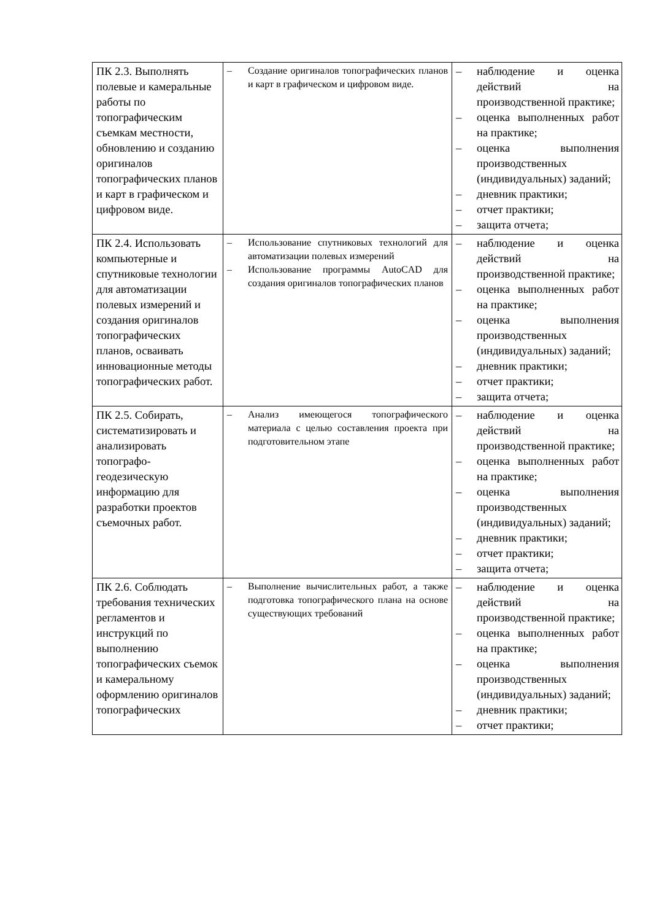| ПК 2.3. Выполнять полевые и камеральные работы по топографическим съемкам местности, обновлению и созданию оригиналов топографических планов и карт в графическом и цифровом виде. | – Создание оригиналов топографических планов и карт в графическом и цифровом виде. | – наблюдение и оценка действий на производственной практике; – оценка выполненных работ на практике; – оценка выполнения производственных (индивидуальных) заданий; – дневник практики; – отчет практики; – защита отчета; |
| ПК 2.4. Использовать компьютерные и спутниковые технологии для автоматизации полевых измерений и создания оригиналов топографических планов, осваивать инновационные методы топографических работ. | – Использование спутниковых технологий для автоматизации полевых измерений – Использование программы AutoCAD для создания оригиналов топографических планов | – наблюдение и оценка действий на производственной практике; – оценка выполненных работ на практике; – оценка выполнения производственных (индивидуальных) заданий; – дневник практики; – отчет практики; – защита отчета; |
| ПК 2.5. Собирать, систематизировать и анализировать топографо-геодезическую информацию для разработки проектов съемочных работ. | – Анализ имеющегося топографического материала с целью составления проекта при подготовительном этапе | – наблюдение и оценка действий на производственной практике; – оценка выполненных работ на практике; – оценка выполнения производственных (индивидуальных) заданий; – дневник практики; – отчет практики; – защита отчета; |
| ПК 2.6. Соблюдать требования технических регламентов и инструкций по выполнению топографических съемок и камеральному оформлению оригиналов топографических | – Выполнение вычислительных работ, а также подготовка топографического плана на основе существующих требований | – наблюдение и оценка действий на производственной практике; – оценка выполненных работ на практике; – оценка выполнения производственных (индивидуальных) заданий; – дневник практики; – отчет практики; |